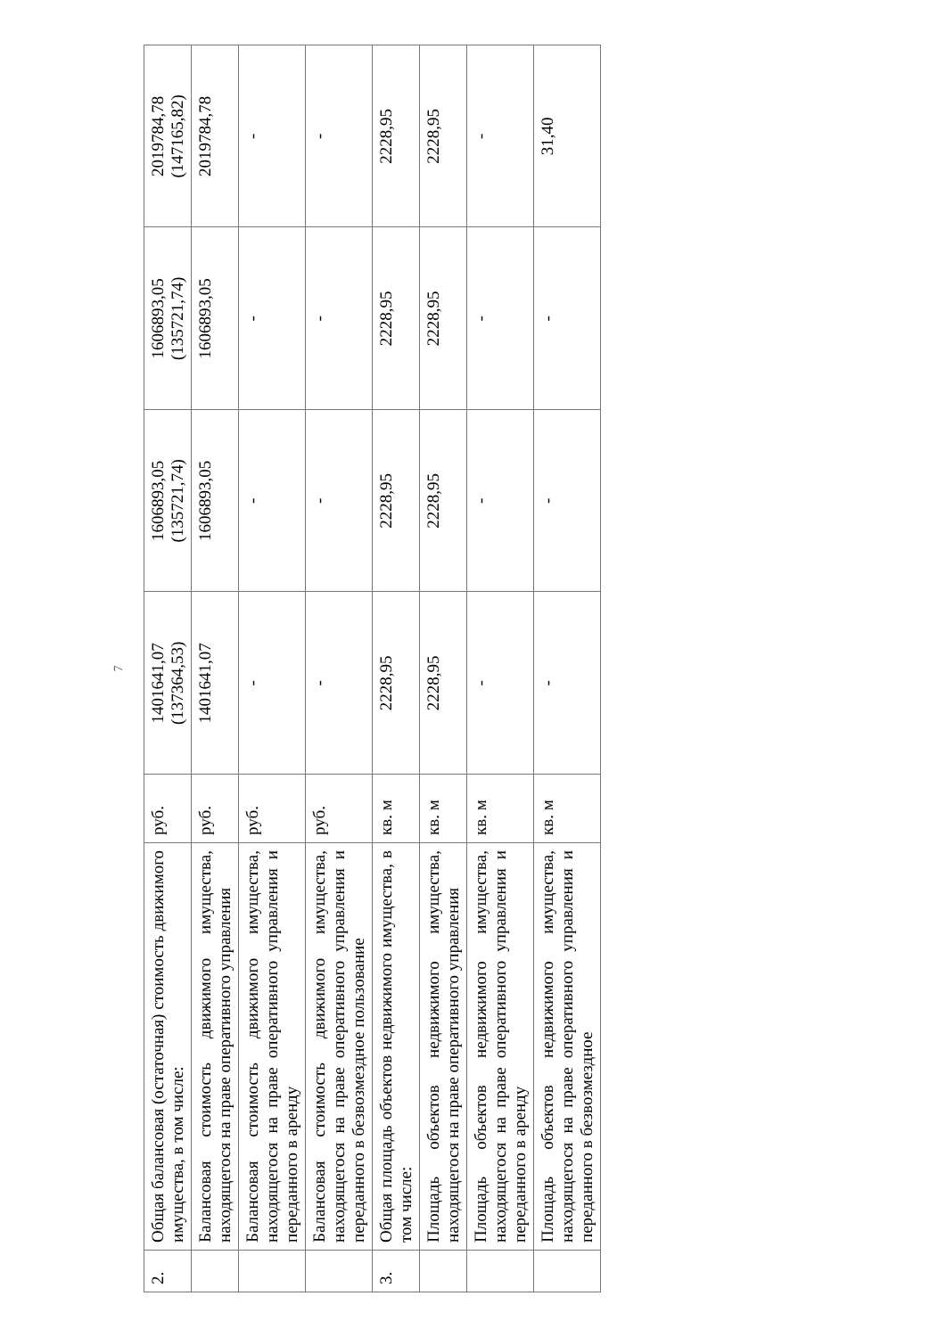7
| 2. | Общая балансовая (остаточная) стоимость движимого имущества, в том числе: | руб. | 1401641,07 (137364,53) | 1606893,05 (135721,74) | 1606893,05 (135721,74) | 2019784,78 (147165,82) |
| | Балансовая стоимость движимого имущества, находящегося на праве оперативного управления | руб. | 1401641,07 | 1606893,05 | 1606893,05 | 2019784,78 |
| | Балансовая стоимость движимого имущества, находящегося на праве оперативного управления и переданного в аренду | руб. | - | - | - | - |
| | Балансовая стоимость движимого имущества, находящегося на праве оперативного управления и переданного в безвозмездное пользование | руб. | - | - | - | - |
| 3. | Общая площадь объектов недвижимого имущества, в том числе: | кв. м | 2228,95 | 2228,95 | 2228,95 | 2228,95 |
| | Площадь объектов недвижимого имущества, находящегося на праве оперативного управления | кв. м | 2228,95 | 2228,95 | 2228,95 | 2228,95 |
| | Площадь объектов недвижимого имущества, находящегося на праве оперативного управления и переданного в аренду | кв. м | - | - | - | - |
| | Площадь объектов недвижимого имущества, находящегося на праве оперативного управления и переданного в безвозмездное | кв. м | - | - | - | 31,40 |